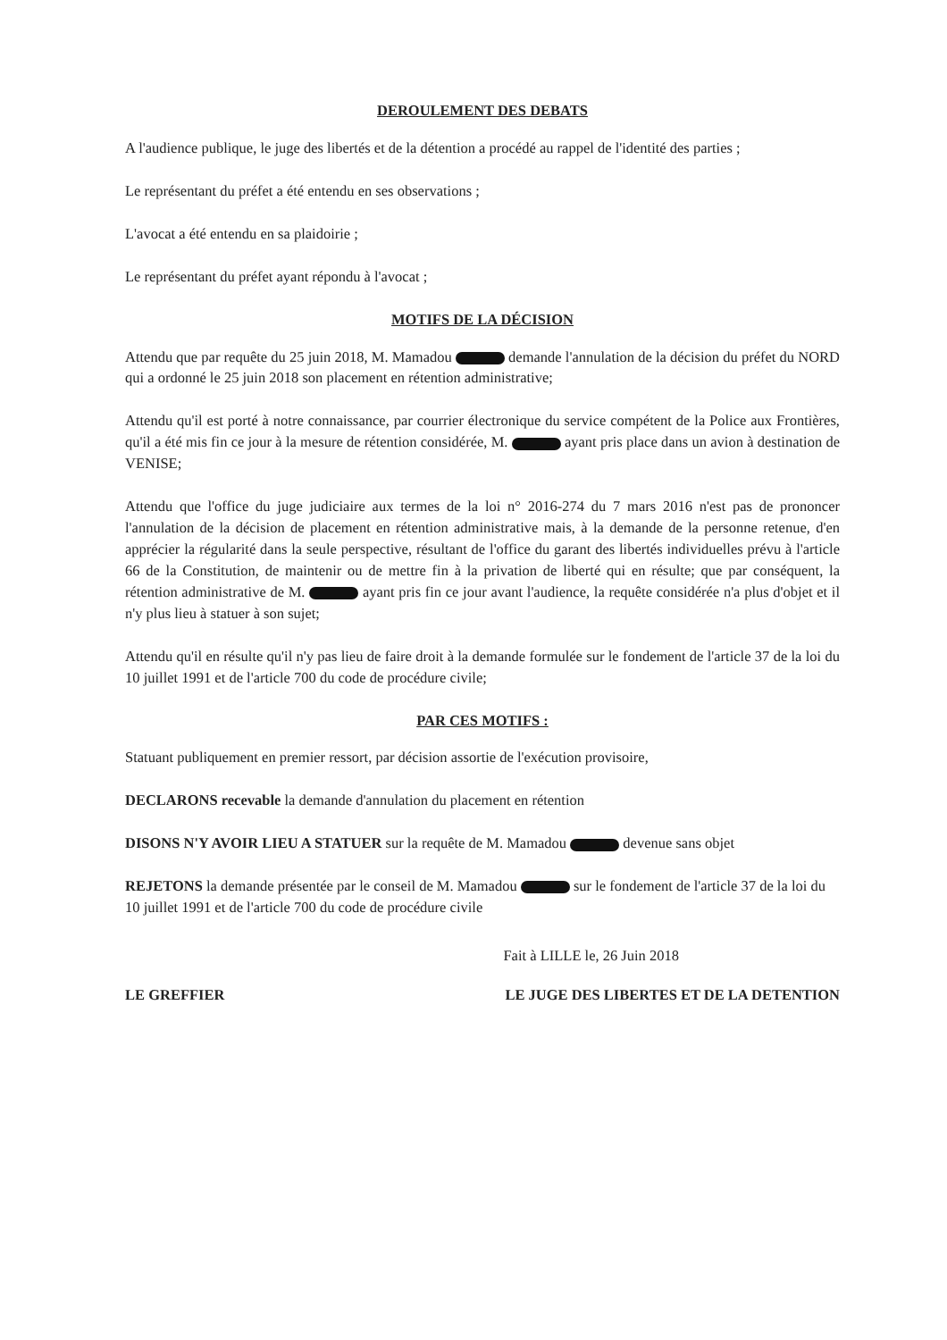DEROULEMENT DES DEBATS
A l'audience publique, le juge des libertés et de la détention a procédé au rappel de l'identité des parties ;
Le représentant du préfet a été entendu en ses observations ;
L'avocat a été entendu en sa plaidoirie ;
Le représentant du préfet ayant répondu à l'avocat ;
MOTIFS DE LA DÉCISION
Attendu que par requête du 25 juin 2018, M. Mamadou demande l'annulation de la décision du préfet du NORD qui a ordonné le 25 juin 2018 son placement en rétention administrative;
Attendu qu'il est porté à notre connaissance, par courrier électronique du service compétent de la Police aux Frontières, qu'il a été mis fin ce jour à la mesure de rétention considérée, M. ayant pris place dans un avion à destination de VENISE;
Attendu que l'office du juge judiciaire aux termes de la loi n° 2016-274 du 7 mars 2016 n'est pas de prononcer l'annulation de la décision de placement en rétention administrative mais, à la demande de la personne retenue, d'en apprécier la régularité dans la seule perspective, résultant de l'office du garant des libertés individuelles prévu à l'article 66 de la Constitution, de maintenir ou de mettre fin à la privation de liberté qui en résulte; que par conséquent, la rétention administrative de M. ayant pris fin ce jour avant l'audience, la requête considérée n'a plus d'objet et il n'y plus lieu à statuer à son sujet;
Attendu qu'il en résulte qu'il n'y pas lieu de faire droit à la demande formulée sur le fondement de l'article 37 de la loi du 10 juillet 1991 et de l'article 700 du code de procédure civile;
PAR CES MOTIFS :
Statuant publiquement en premier ressort, par décision assortie de l'exécution provisoire,
DECLARONS recevable la demande d'annulation du placement en rétention
DISONS N'Y AVOIR LIEU A STATUER sur la requête de M. Mamadou devenue sans objet
REJETONS la demande présentée par le conseil de M. Mamadou sur le fondement de l'article 37 de la loi du 10 juillet 1991 et de l'article 700 du code de procédure civile
Fait à LILLE le, 26 Juin 2018
LE GREFFIER LE JUGE DES LIBERTES ET DE LA DETENTION